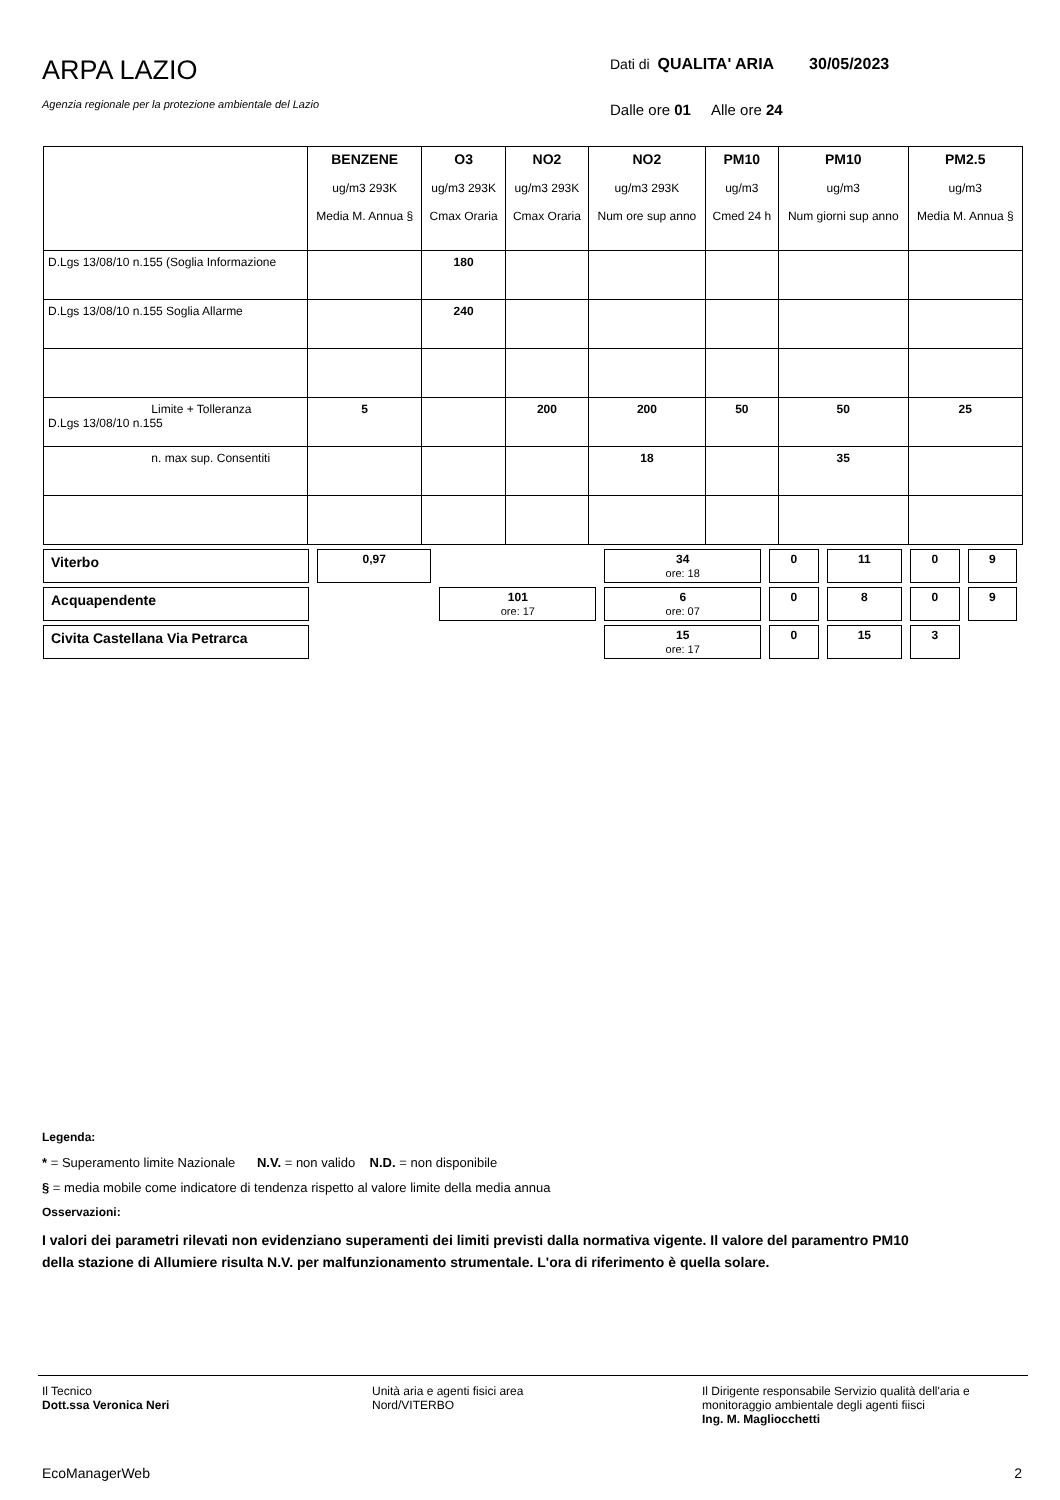ARPA LAZIO
Agenzia regionale per la protezione ambientale del Lazio
Dati di QUALITA' ARIA 30/05/2023
Dalle ore 01 Alle ore 24
| | BENZENE ug/m3 293K Media M. Annua § | O3 ug/m3 293K Cmax Oraria | NO2 ug/m3 293K Cmax Oraria | NO2 ug/m3 293K Num ore sup anno | PM10 ug/m3 Cmed 24 h | PM10 ug/m3 Num giorni sup anno | PM2.5 ug/m3 Media M. Annua § |
| D.Lgs 13/08/10 n.155 (Soglia Informazione | | 180 | | | | | |
| D.Lgs 13/08/10 n.155 Soglia Allarme | | 240 | | | | | |
| Limite + Tolleranza D.Lgs 13/08/10 n.155 | 5 | | 200 | 200 | 50 | 50 | 25 |
| n. max sup. Consentiti | | | | 18 | | 35 | |
| Viterbo | 0,97 | | 34 ore: 18 | 0 | 11 | 0 | 9 |
| Acquapendente | | 101 ore: 17 | 6 ore: 07 | 0 | 8 | 0 | 9 |
| Civita Castellana Via Petrarca | | | 15 ore: 17 | 0 | 15 | 3 | |
Legenda:
* = Superamento limite Nazionale N.V. = non valido N.D. = non disponibile
§ = media mobile come indicatore di tendenza rispetto al valore limite della media annua
Osservazioni:
I valori dei parametri rilevati non evidenziano superamenti dei limiti previsti dalla normativa vigente. Il valore del paramentro PM10 della stazione di Allumiere risulta N.V. per malfunzionamento strumentale. L'ora di riferimento è quella solare.
Il Tecnico
Dott.ssa Veronica Neri
Unità aria e agenti fisici area
Nord/VITERBO
Il Dirigente responsabile Servizio qualità dell'aria e monitoraggio ambientale degli agenti fiisci
Ing. M. Magliocchetti
EcoManagerWeb 2